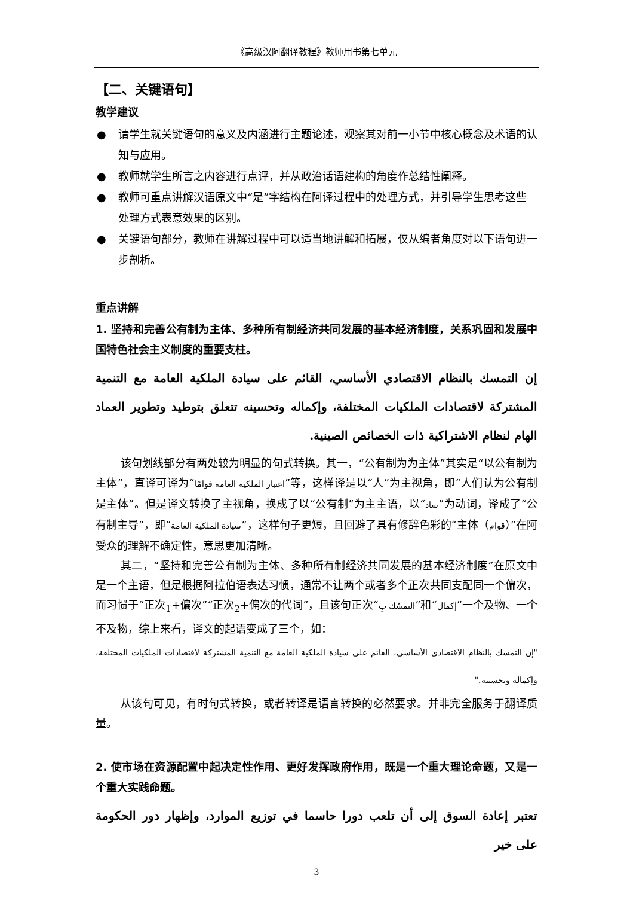《高级汉阿翻译教程》教师用书第七单元
【二、关键语句】
教学建议
● 请学生就关键语句的意义及内涵进行主题论述，观察其对前一小节中核心概念及术语的认知与应用。
● 教师就学生所言之内容进行点评，并从政治话语建构的角度作总结性阐释。
● 教师可重点讲解汉语原文中“是”字结构在阿译过程中的处理方式，并引导学生思考这些处理方式表意效果的区别。
● 关键语句部分，教师在讲解过程中可以适当地讲解和拓展，仅从编者角度对以下语句进一步剖析。
重点讲解
1. 坚持和完善公有制为主体、多种所有制经济共同发展的基本经济制度，关系巩固和发展中国特色社会主义制度的重要支柱。
إن التمسك بالنظام الاقتصادي الأساسي، القائم على سيادة الملكية العامة مع التنمية المشتركة لاقتصادات الملكيات المختلفة، وإكماله وتحسينه تتعلق بتوطيد وتطوير العماد الهام لنظام الاشتراكية ذات الخصائص الصينية.
该句划线部分有两处较为明显的句式转换。其一，“公有制为为主体”其实是“以公有制为主体”，直译可译为“اعتبار الملكية العامة قوامًا”等，这样译是以“人”为主视角，即“人们认为公有制是主体”。但是译文转换了主视角，换成了以“公有制”为主主语，以“ساد”为动词，译成了“公有制主导”，即“سيادة الملكية العامة”，这样句子更短，且回避了具有修辞色彩的“主体（قوام）”在阿受众的理解不确定性，意思更加清晰。
其二，“坚持和完善公有制为主体、多种所有制经济共同发展的基本经济制度”在原文中是一个主语，但是根据阿拉伯语表达习惯，通常不让两个或者多个正次共同支配同一个偏次，而习惯于“正次<sub>1</sub>+偏次”“正次<sub>2</sub>+偏次的代词”，且该句正次“التمسُك بِ”和“إكمال”一个及物、一个不及物，综上来看，译文的起语变成了三个，如：
"إن التمسك بالنظام الاقتصادي الأساسي، القائم على سيادة الملكية العامة مع التنمية المشتركة لاقتصادات الملكيات المختلفة، وإكماله وتحسينه."
从该句可见，有时句式转换，或者转译是语言转换的必然要求。并非完全服务于翻译质量。
2. 使市场在资源配置中起决定性作用、更好发挥政府作用，既是一个重大理论命题，又是一个重大实践命题。
تعتبر إعادة السوق إلى أن تلعب دورا حاسما في توزيع الموارد، وإظهار دور الحكومة على خير
3